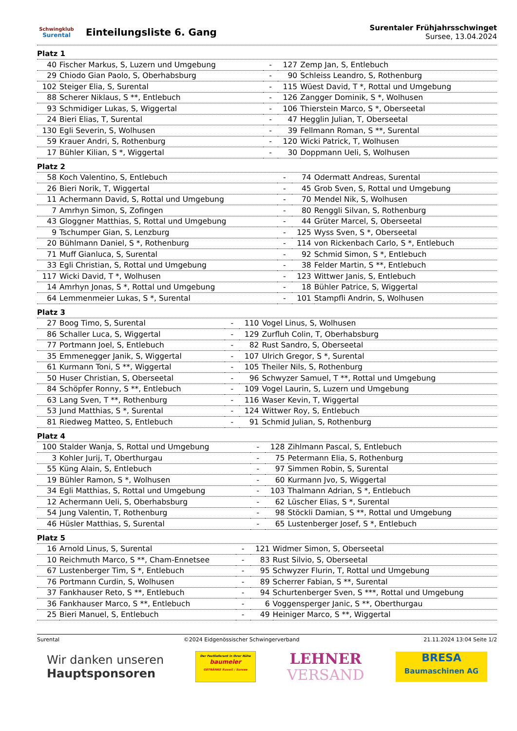Schwingklub
Surental
Einteilungsliste 6. Gang
Surentaler Frühjahrsschwinget
Sursee, 13.04.2024
Platz 1
| 40 | Fischer Markus, S, Luzern und Umgebung | - | 127 | Zemp Jan, S, Entlebuch |
| 29 | Chiodo Gian Paolo, S, Oberhabsburg | - | 90 | Schleiss Leandro, S, Rothenburg |
| 102 | Steiger Elia, S, Surental | - | 115 | Wüest David, T *, Rottal und Umgebung |
| 88 | Scherer Niklaus, S **, Entlebuch | - | 126 | Zangger Dominik, S *, Wolhusen |
| 93 | Schmidiger Lukas, S, Wiggertal | - | 106 | Thierstein Marco, S *, Oberseetal |
| 24 | Bieri Elias, T, Surental | - | 47 | Hegglin Julian, T, Oberseetal |
| 130 | Egli Severin, S, Wolhusen | - | 39 | Fellmann Roman, S **, Surental |
| 59 | Krauer Andri, S, Rothenburg | - | 120 | Wicki Patrick, T, Wolhusen |
| 17 | Bühler Kilian, S *, Wiggertal | - | 30 | Doppmann Ueli, S, Wolhusen |
Platz 2
| 58 | Koch Valentino, S, Entlebuch | - | 74 | Odermatt Andreas, Surental |
| 26 | Bieri Norik, T, Wiggertal | - | 45 | Grob Sven, S, Rottal und Umgebung |
| 11 | Achermann David, S, Rottal und Umgebung | - | 70 | Mendel Nik, S, Wolhusen |
| 7 | Amrhyn Simon, S, Zofingen | - | 80 | Renggli Silvan, S, Rothenburg |
| 43 | Gloggner Matthias, S, Rottal und Umgebung | - | 44 | Grüter Marcel, S, Oberseetal |
| 9 | Tschumper Gian, S, Lenzburg | - | 125 | Wyss Sven, S *, Oberseetal |
| 20 | Bühlmann Daniel, S *, Rothenburg | - | 114 | von Rickenbach Carlo, S *, Entlebuch |
| 71 | Muff Gianluca, S, Surental | - | 92 | Schmid Simon, S *, Entlebuch |
| 33 | Egli Christian, S, Rottal und Umgebung | - | 38 | Felder Martin, S **, Entlebuch |
| 117 | Wicki David, T *, Wolhusen | - | 123 | Wittwer Janis, S, Entlebuch |
| 14 | Amrhyn Jonas, S *, Rottal und Umgebung | - | 18 | Bühler Patrice, S, Wiggertal |
| 64 | Lemmenmeier Lukas, S *, Surental | - | 101 | Stampfli Andrin, S, Wolhusen |
Platz 3
| 27 | Boog Timo, S, Surental | - | 110 | Vogel Linus, S, Wolhusen |
| 86 | Schaller Luca, S, Wiggertal | - | 129 | Zurfluh Colin, T, Oberhabsburg |
| 77 | Portmann Joel, S, Entlebuch | - | 82 | Rust Sandro, S, Oberseetal |
| 35 | Emmenegger Janik, S, Wiggertal | - | 107 | Ulrich Gregor, S *, Surental |
| 61 | Kurmann Toni, S **, Wiggertal | - | 105 | Theiler Nils, S, Rothenburg |
| 50 | Huser Christian, S, Oberseetal | - | 96 | Schwyzer Samuel, T **, Rottal und Umgebung |
| 84 | Schöpfer Ronny, S **, Entlebuch | - | 109 | Vogel Laurin, S, Luzern und Umgebung |
| 63 | Lang Sven, T **, Rothenburg | - | 116 | Waser Kevin, T, Wiggertal |
| 53 | Jund Matthias, S *, Surental | - | 124 | Wittwer Roy, S, Entlebuch |
| 81 | Riedweg Matteo, S, Entlebuch | - | 91 | Schmid Julian, S, Rothenburg |
Platz 4
| 100 | Stalder Wanja, S, Rottal und Umgebung | - | 128 | Zihlmann Pascal, S, Entlebuch |
| 3 | Kohler Jurij, T, Oberthurgau | - | 75 | Petermann Elia, S, Rothenburg |
| 55 | Küng Alain, S, Entlebuch | - | 97 | Simmen Robin, S, Surental |
| 19 | Bühler Ramon, S *, Wolhusen | - | 60 | Kurmann Jvo, S, Wiggertal |
| 34 | Egli Matthias, S, Rottal und Umgebung | - | 103 | Thalmann Adrian, S *, Entlebuch |
| 12 | Achermann Ueli, S, Oberhabsburg | - | 62 | Lüscher Elias, S *, Surental |
| 54 | Jung Valentin, T, Rothenburg | - | 98 | Stöckli Damian, S **, Rottal und Umgebung |
| 46 | Hüsler Matthias, S, Surental | - | 65 | Lustenberger Josef, S *, Entlebuch |
Platz 5
| 16 | Arnold Linus, S, Surental | - | 121 | Widmer Simon, S, Oberseetal |
| 10 | Reichmuth Marco, S **, Cham-Ennetsee | - | 83 | Rust Silvio, S, Oberseetal |
| 67 | Lustenberger Tim, S *, Entlebuch | - | 95 | Schwyzer Flurin, T, Rottal und Umgebung |
| 76 | Portmann Curdin, S, Wolhusen | - | 89 | Scherrer Fabian, S **, Surental |
| 37 | Fankhauser Reto, S **, Entlebuch | - | 94 | Schurtenberger Sven, S ***, Rottal und Umgebung |
| 36 | Fankhauser Marco, S **, Entlebuch | - | 6 | Voggensperger Janic, S **, Oberthurgau |
| 25 | Bieri Manuel, S, Entlebuch | - | 49 | Heiniger Marco, S **, Wiggertal |
Surental ©2024 Eidgenössischer Schwingerverband 21.11.2024 13:04 Seite 1/2
Wir danken unseren
Hauptsponsoren
Der Festlieferant in Ihrer Nähe
baumeler
GETRÄNKE Ruswil / Sursee
LEHNER
VERSAND
BRESA
Baumaschinen AG